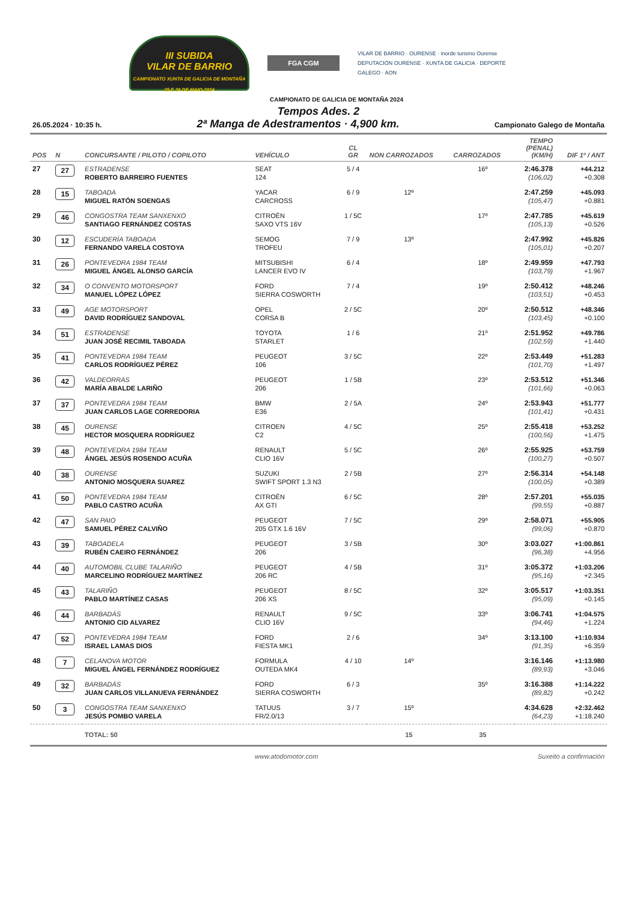III SUBIDA
VILAR DE BARRIO
CAMPIONATO XUNTA DE GALICIA DE MONTAÑA
25 E 26 DE MAIO 2024
FGA CGM
VILAR DE BARRIO · OURENSE · inorde turismo Ourense
DEPUTACIÓN OURENSE · XUNTA DE GALICIA · DEPORTE GALEGO · AON
CAMPIONATO DE GALICIA DE MONTAÑA 2024
Tempos Ades. 2
26.05.2024 · 10:35 h. 2ª Manga de Adestramentos · 4,900 km. Campionato Galego de Montaña
| POS | N | CONCURSANTE / PILOTO / COPILOTO | VEHÍCULO | CL GR | NON CARROZADOS | CARROZADOS | TEMPO (PENAL) (KM/H) | DIF 1º / ANT |
| --- | --- | --- | --- | --- | --- | --- | --- | --- |
| 27 | 27 | ESTRADENSE ROBERTO BARREIRO FUENTES | SEAT 124 | 5 / 4 | | 16º | 2:46.378 (106,02) | +44.212 +0.308 |
| 28 | 15 | TABOADA MIGUEL RATÓN SOENGAS | YACAR CARCROSS | 6 / 9 | 12º | | 2:47.259 (105,47) | +45.093 +0.881 |
| 29 | 46 | CONGOSTRA TEAM SANXENXO SANTIAGO FERNÁNDEZ COSTAS | CITROËN SAXO VTS 16V | 1 / 5C | | 17º | 2:47.785 (105,13) | +45.619 +0.526 |
| 30 | 12 | ESCUDERÍA TABOADA FERNANDO VARELA COSTOYA | SEMOG TROFEU | 7 / 9 | 13º | | 2:47.992 (105,01) | +45.826 +0.207 |
| 31 | 26 | PONTEVEDRA 1984 TEAM MIGUEL ÁNGEL ALONSO GARCÍA | MITSUBISHI LANCER EVO IV | 6 / 4 | | 18º | 2:49.959 (103,79) | +47.793 +1.967 |
| 32 | 34 | O CONVENTO MOTORSPORT MANUEL LÓPEZ LÓPEZ | FORD SIERRA COSWORTH | 7 / 4 | | 19º | 2:50.412 (103,51) | +48.246 +0.453 |
| 33 | 49 | AGE MOTORSPORT DAVID RODRÍGUEZ SANDOVAL | OPEL CORSA B | 2 / 5C | | 20º | 2:50.512 (103,45) | +48.346 +0.100 |
| 34 | 51 | ESTRADENSE JUAN JOSÉ RECIMIL TABOADA | TOYOTA STARLET | 1 / 6 | | 21º | 2:51.952 (102,59) | +49.786 +1.440 |
| 35 | 41 | PONTEVEDRA 1984 TEAM CARLOS RODRÍGUEZ PÉREZ | PEUGEOT 106 | 3 / 5C | | 22º | 2:53.449 (101,70) | +51.283 +1.497 |
| 36 | 42 | VALDEORRAS MARÍA ABALDE LARIÑO | PEUGEOT 206 | 1 / 5B | | 23º | 2:53.512 (101,66) | +51.346 +0.063 |
| 37 | 37 | PONTEVEDRA 1984 TEAM JUAN CARLOS LAGE CORREDORIA | BMW E36 | 2 / 5A | | 24º | 2:53.943 (101,41) | +51.777 +0.431 |
| 38 | 45 | OURENSE HECTOR MOSQUERA RODRÍGUEZ | CITROEN C2 | 4 / 5C | | 25º | 2:55.418 (100,56) | +53.252 +1.475 |
| 39 | 48 | PONTEVEDRA 1984 TEAM ÁNGEL JESÚS ROSENDO ACUÑA | RENAULT CLIO 16V | 5 / 5C | | 26º | 2:55.925 (100,27) | +53.759 +0.507 |
| 40 | 38 | OURENSE ANTONIO MOSQUERA SUAREZ | SUZUKI SWIFT SPORT 1.3 N3 | 2 / 5B | | 27º | 2:56.314 (100,05) | +54.148 +0.389 |
| 41 | 50 | PONTEVEDRA 1984 TEAM PABLO CASTRO ACUÑA | CITROËN AX GTI | 6 / 5C | | 28º | 2:57.201 (99,55) | +55.035 +0.887 |
| 42 | 47 | SAN PAIO SAMUEL PÉREZ CALVIÑO | PEUGEOT 205 GTX 1.6 16V | 7 / 5C | | 29º | 2:58.071 (99,06) | +55.905 +0.870 |
| 43 | 39 | TABOADELA RUBÉN CAEIRO FERNÁNDEZ | PEUGEOT 206 | 3 / 5B | | 30º | 3:03.027 (96,38) | +1:00.861 +4.956 |
| 44 | 40 | AUTOMOBIL CLUBE TALARIÑO MARCELINO RODRÍGUEZ MARTÍNEZ | PEUGEOT 206 RC | 4 / 5B | | 31º | 3:05.372 (95,16) | +1:03.206 +2.345 |
| 45 | 43 | TALARIÑO PABLO MARTÍNEZ CASAS | PEUGEOT 206 XS | 8 / 5C | | 32º | 3:05.517 (95,09) | +1:03.351 +0.145 |
| 46 | 44 | BARBADÁS ANTONIO CID ALVAREZ | RENAULT CLIO 16V | 9 / 5C | | 33º | 3:06.741 (94,46) | +1:04.575 +1.224 |
| 47 | 52 | PONTEVEDRA 1984 TEAM ISRAEL LAMAS DIOS | FORD FIESTA MK1 | 2 / 6 | | 34º | 3:13.100 (91,35) | +1:10.934 +6.359 |
| 48 | 7 | CELANOVA MOTOR MIGUEL ÁNGEL FERNÁNDEZ RODRÍGUEZ | FORMULA OUTEDA MK4 | 4 / 10 | 14º | | 3:16.146 (89,93) | +1:13.980 +3.046 |
| 49 | 32 | BARBADÁS JUAN CARLOS VILLANUEVA FERNÁNDEZ | FORD SIERRA COSWORTH | 6 / 3 | | 35º | 3:16.388 (89,82) | +1:14.222 +0.242 |
| 50 | 3 | CONGOSTRA TEAM SANXENXO JESÚS POMBO VARELA | TATUUS FR/2.0/13 | 3 / 7 | 15º | | 4:34.628 (64,23) | +2:32.462 +1:18.240 |
| | | TOTAL: 50 | | | 15 | 35 | | |
www.atodomotor.com Suxeito a confirmación